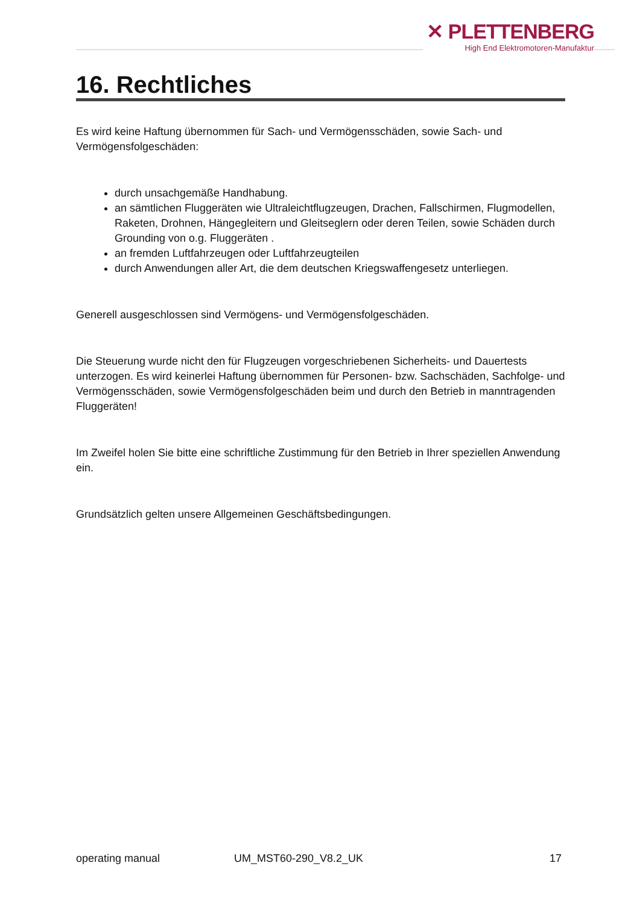✕ PLETTENBERG
High End Elektromotoren-Manufaktur
16. Rechtliches
Es wird keine Haftung übernommen für Sach- und Vermögensschäden, sowie Sach- und Vermögensfolgeschäden:
durch unsachgemäße Handhabung.
an sämtlichen Fluggeräten wie Ultraleichtflugzeugen, Drachen, Fallschirmen, Flugmodellen, Raketen, Drohnen, Hängegleitern und Gleitseglern oder deren Teilen, sowie Schäden durch Grounding von o.g. Fluggeräten .
an fremden Luftfahrzeugen oder Luftfahrzeugteilen
durch Anwendungen aller Art, die dem deutschen Kriegswaffengesetz unterliegen.
Generell ausgeschlossen sind Vermögens- und Vermögensfolgeschäden.
Die Steuerung wurde nicht den für Flugzeugen vorgeschriebenen Sicherheits- und Dauertests unterzogen. Es wird keinerlei Haftung übernommen für Personen- bzw. Sachschäden, Sachfolge- und Vermögensschäden, sowie Vermögensfolgeschäden beim und durch den Betrieb in manntragenden Fluggeräten!
Im Zweifel holen Sie bitte eine schriftliche Zustimmung für den Betrieb in Ihrer speziellen Anwendung ein.
Grundsätzlich gelten unsere Allgemeinen Geschäftsbedingungen.
operating manual UM_MST60-290_V8.2_UK 17